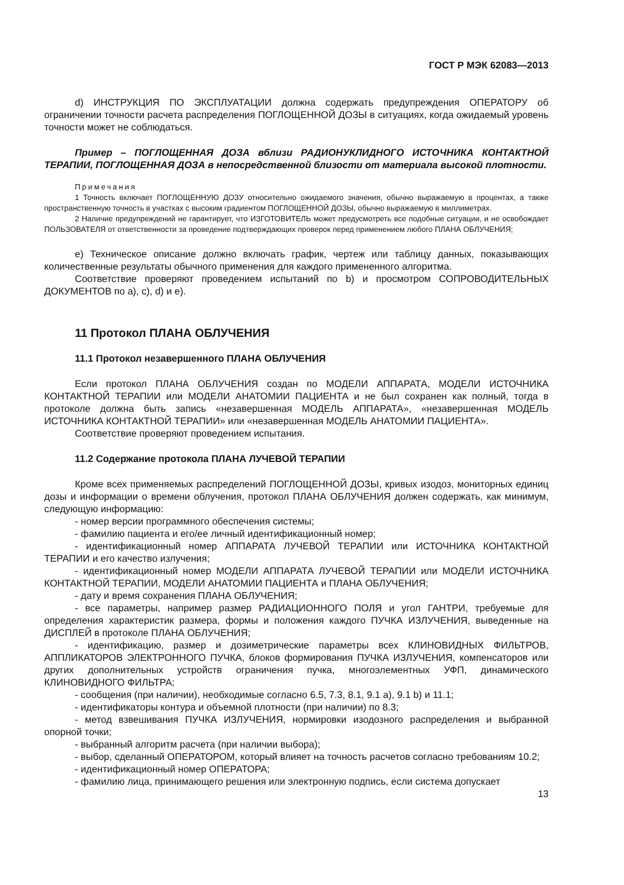ГОСТ Р МЭК 62083—2013
d) ИНСТРУКЦИЯ ПО ЭКСПЛУАТАЦИИ должна содержать предупреждения ОПЕРАТОРУ об ограничении точности расчета распределения ПОГЛОЩЕННОЙ ДОЗЫ в ситуациях, когда ожидаемый уровень точности может не соблюдаться.
Пример – ПОГЛОЩЕННАЯ ДОЗА вблизи РАДИОНУКЛИДНОГО ИСТОЧНИКА КОНТАКТНОЙ ТЕРАПИИ, ПОГЛОЩЕННАЯ ДОЗА в непосредственной близости от материала высокой плотности.
Примечания
1 Точность включает ПОГЛОЩЕННУЮ ДОЗУ относительно ожидаемого значения, обычно выражаемую в процентах, а также пространственную точность в участках с высоким градиентом ПОГЛОЩЕННОЙ ДОЗЫ, обычно выражаемую в миллиметрах.
2 Наличие предупреждений не гарантирует, что ИЗГОТОВИТЕЛЬ может предусмотреть все подобные ситуации, и не освобождает ПОЛЬЗОВАТЕЛЯ от ответственности за проведение подтверждающих проверок перед применением любого ПЛАНА ОБЛУЧЕНИЯ;
e) Техническое описание должно включать график, чертеж или таблицу данных, показывающих количественные результаты обычного применения для каждого примененного алгоритма.
Соответствие проверяют проведением испытаний по b) и просмотром СОПРОВОДИТЕЛЬНЫХ ДОКУМЕНТОВ по a), c), d) и e).
11 Протокол ПЛАНА ОБЛУЧЕНИЯ
11.1 Протокол незавершенного ПЛАНА ОБЛУЧЕНИЯ
Если протокол ПЛАНА ОБЛУЧЕНИЯ создан по МОДЕЛИ АППАРАТА, МОДЕЛИ ИСТОЧНИКА КОНТАКТНОЙ ТЕРАПИИ или МОДЕЛИ АНАТОМИИ ПАЦИЕНТА и не был сохранен как полный, тогда в протоколе должна быть запись «незавершенная МОДЕЛЬ АППАРАТА», «незавершенная МОДЕЛЬ ИСТОЧНИКА КОНТАКТНОЙ ТЕРАПИИ» или «незавершенная МОДЕЛЬ АНАТОМИИ ПАЦИЕНТА».
Соответствие проверяют проведением испытания.
11.2 Содержание протокола ПЛАНА ЛУЧЕВОЙ ТЕРАПИИ
Кроме всех применяемых распределений ПОГЛОЩЕННОЙ ДОЗЫ, кривых изодоз, мониторных единиц дозы и информации о времени облучения, протокол ПЛАНА ОБЛУЧЕНИЯ должен содержать, как минимум, следующую информацию:
- номер версии программного обеспечения системы;
- фамилию пациента и его/ее личный идентификационный номер;
- идентификационный номер АППАРАТА ЛУЧЕВОЙ ТЕРАПИИ или ИСТОЧНИКА КОНТАКТНОЙ ТЕРАПИИ и его качество излучения;
- идентификационный номер МОДЕЛИ АППАРАТА ЛУЧЕВОЙ ТЕРАПИИ или МОДЕЛИ ИСТОЧНИКА КОНТАКТНОЙ ТЕРАПИИ, МОДЕЛИ АНАТОМИИ ПАЦИЕНТА и ПЛАНА ОБЛУЧЕНИЯ;
- дату и время сохранения ПЛАНА ОБЛУЧЕНИЯ;
- все параметры, например размер РАДИАЦИОННОГО ПОЛЯ и угол ГАНТРИ, требуемые для определения характеристик размера, формы и положения каждого ПУЧКА ИЗЛУЧЕНИЯ, выведенные на ДИСПЛЕЙ в протоколе ПЛАНА ОБЛУЧЕНИЯ;
- идентификацию, размер и дозиметрические параметры всех КЛИНОВИДНЫХ ФИЛЬТРОВ, АППЛИКАТОРОВ ЭЛЕКТРОННОГО ПУЧКА, блоков формирования ПУЧКА ИЗЛУЧЕНИЯ, компенсаторов или других дополнительных устройств ограничения пучка, многоэлементных УФП, динамического КЛИНОВИДНОГО ФИЛЬТРА;
- сообщения (при наличии), необходимые согласно 6.5, 7.3, 8.1, 9.1 a), 9.1 b) и 11.1;
- идентификаторы контура и объемной плотности (при наличии) по 8.3;
- метод взвешивания ПУЧКА ИЗЛУЧЕНИЯ, нормировки изодозного распределения и выбранной опорной точки;
- выбранный алгоритм расчета (при наличии выбора);
- выбор, сделанный ОПЕРАТОРОМ, который влияет на точность расчетов согласно требованиям 10.2;
- идентификационный номер ОПЕРАТОРА;
- фамилию лица, принимающего решения или электронную подпись, если система допускает
13